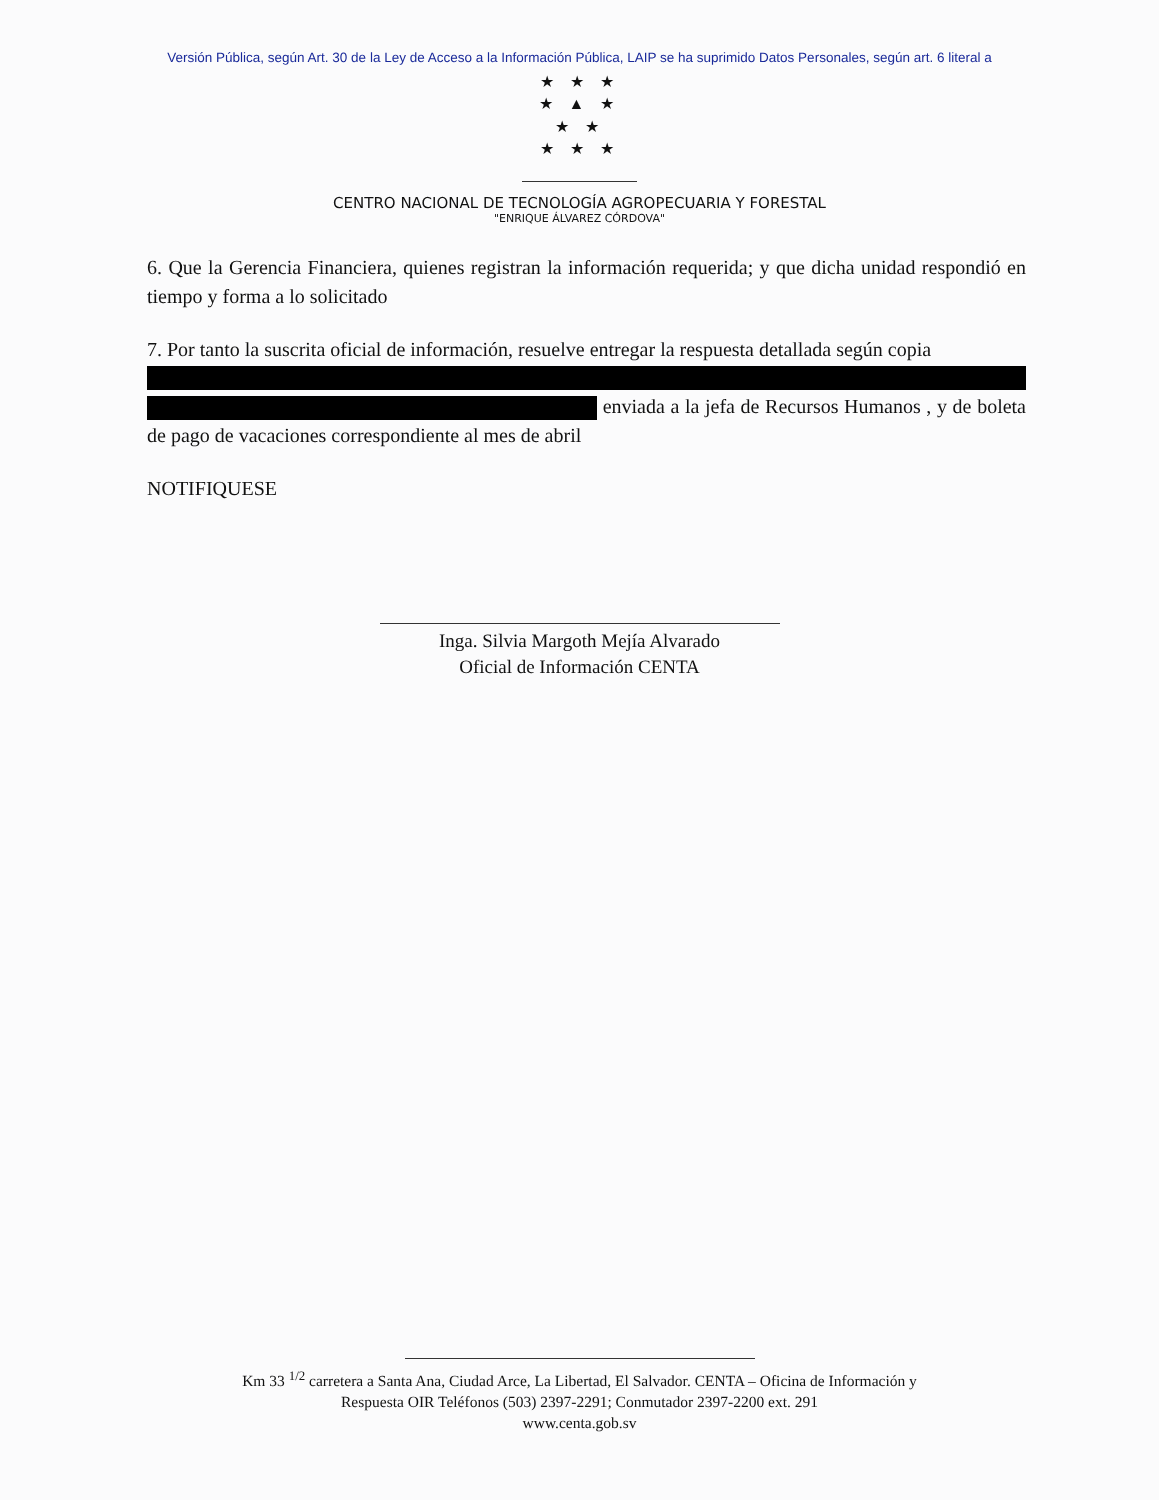Versión Pública, según Art. 30 de la Ley de Acceso a la Información Pública, LAIP se ha suprimido Datos Personales, según art. 6 literal a
★ ★ ★
★ ▲ ★
★ ★
★ ★ ★
CENTRO NACIONAL DE TECNOLOGÍA AGROPECUARIA Y FORESTAL
"ENRIQUE ÁLVAREZ CÓRDOVA"
6. Que la Gerencia Financiera, quienes registran la información requerida; y que dicha unidad respondió en tiempo y forma a lo solicitado
7. Por tanto la suscrita oficial de información, resuelve entregar la respuesta detallada según copia enviada a la jefa de Recursos Humanos , y de boleta de pago de vacaciones correspondiente al mes de abril
NOTIFIQUESE
Inga. Silvia Margoth Mejía Alvarado
Oficial de Información CENTA
Km 33 <sup>1/2</sup> carretera a Santa Ana, Ciudad Arce, La Libertad, El Salvador. CENTA – Oficina de Información y
Respuesta OIR Teléfonos (503) 2397-2291; Conmutador 2397-2200 ext. 291
www.centa.gob.sv